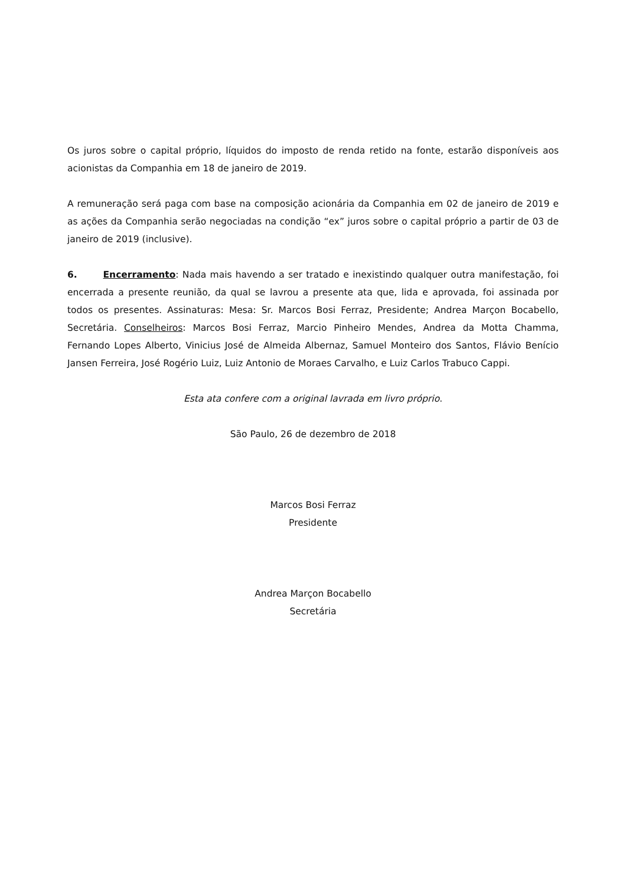Os juros sobre o capital próprio, líquidos do imposto de renda retido na fonte, estarão disponíveis aos acionistas da Companhia em 18 de janeiro de 2019.
A remuneração será paga com base na composição acionária da Companhia em 02 de janeiro de 2019 e as ações da Companhia serão negociadas na condição “ex” juros sobre o capital próprio a partir de 03 de janeiro de 2019 (inclusive).
6. Encerramento: Nada mais havendo a ser tratado e inexistindo qualquer outra manifestação, foi encerrada a presente reunião, da qual se lavrou a presente ata que, lida e aprovada, foi assinada por todos os presentes. Assinaturas: Mesa: Sr. Marcos Bosi Ferraz, Presidente; Andrea Marçon Bocabello, Secretária. Conselheiros: Marcos Bosi Ferraz, Marcio Pinheiro Mendes, Andrea da Motta Chamma, Fernando Lopes Alberto, Vinicius José de Almeida Albernaz, Samuel Monteiro dos Santos, Flávio Benício Jansen Ferreira, José Rogério Luiz, Luiz Antonio de Moraes Carvalho, e Luiz Carlos Trabuco Cappi.
Esta ata confere com a original lavrada em livro próprio.
São Paulo, 26 de dezembro de 2018
Marcos Bosi Ferraz
Presidente
Andrea Marçon Bocabello
Secretária